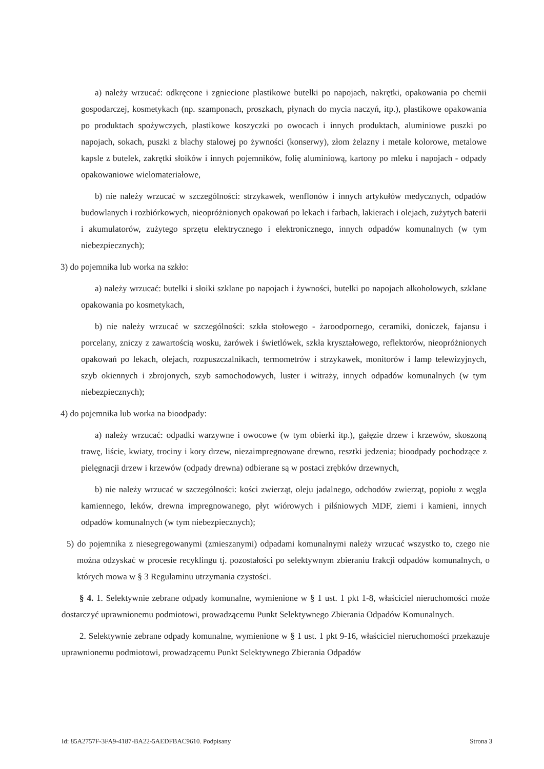a) należy wrzucać: odkręcone i zgniecione plastikowe butelki po napojach, nakrętki, opakowania po chemii gospodarczej, kosmetykach (np. szamponach, proszkach, płynach do mycia naczyń, itp.), plastikowe opakowania po produktach spożywczych, plastikowe koszyczki po owocach i innych produktach, aluminiowe puszki po napojach, sokach, puszki z blachy stalowej po żywności (konserwy), złom żelazny i metale kolorowe, metalowe kapsle z butelek, zakrętki słoików i innych pojemników, folię aluminiową, kartony po mleku i napojach - odpady opakowaniowe wielomateriałowe,
b) nie należy wrzucać w szczególności: strzykawek, wenflonów i innych artykułów medycznych, odpadów budowlanych i rozbiórkowych, nieopróżnionych opakowań po lekach i farbach, lakierach i olejach, zużytych baterii i akumulatorów, zużytego sprzętu elektrycznego i elektronicznego, innych odpadów komunalnych (w tym niebezpiecznych);
3) do pojemnika lub worka na szkło:
a) należy wrzucać: butelki i słoiki szklane po napojach i żywności, butelki po napojach alkoholowych, szklane opakowania po kosmetykach,
b) nie należy wrzucać w szczególności: szkła stołowego - żaroodpornego, ceramiki, doniczek, fajansu i porcelany, zniczy z zawartością wosku, żarówek i świetlówek, szkła kryształowego, reflektorów, nieopróżnionych opakowań po lekach, olejach, rozpuszczalnikach, termometrów i strzykawek, monitorów i lamp telewizyjnych, szyb okiennych i zbrojonych, szyb samochodowych, luster i witraży, innych odpadów komunalnych (w tym niebezpiecznych);
4) do pojemnika lub worka na bioodpady:
a) należy wrzucać: odpadki warzywne i owocowe (w tym obierki itp.), gałęzie drzew i krzewów, skoszoną trawę, liście, kwiaty, trociny i kory drzew, niezaimpregnowane drewno, resztki jedzenia; bioodpady pochodzące z pielęgnacji drzew i krzewów (odpady drewna) odbierane są w postaci zrębków drzewnych,
b) nie należy wrzucać w szczególności: kości zwierząt, oleju jadalnego, odchodów zwierząt, popiołu z węgla kamiennego, leków, drewna impregnowanego, płyt wiórowych i pilśniowych MDF, ziemi i kamieni, innych odpadów komunalnych (w tym niebezpiecznych);
5) do pojemnika z niesegregowanymi (zmieszanymi) odpadami komunalnymi należy wrzucać wszystko to, czego nie można odzyskać w procesie recyklingu tj. pozostałości po selektywnym zbieraniu frakcji odpadów komunalnych, o których mowa w § 3 Regulaminu utrzymania czystości.
§ 4. 1. Selektywnie zebrane odpady komunalne, wymienione w § 1 ust. 1 pkt 1-8, właściciel nieruchomości może dostarczyć uprawnionemu podmiotowi, prowadzącemu Punkt Selektywnego Zbierania Odpadów Komunalnych.
2. Selektywnie zebrane odpady komunalne, wymienione w § 1 ust. 1 pkt 9-16, właściciel nieruchomości przekazuje uprawnionemu podmiotowi, prowadzącemu Punkt Selektywnego Zbierania Odpadów
Id: 85A2757F-3FA9-4187-BA22-5AEDFBAC9610. Podpisany Strona 3